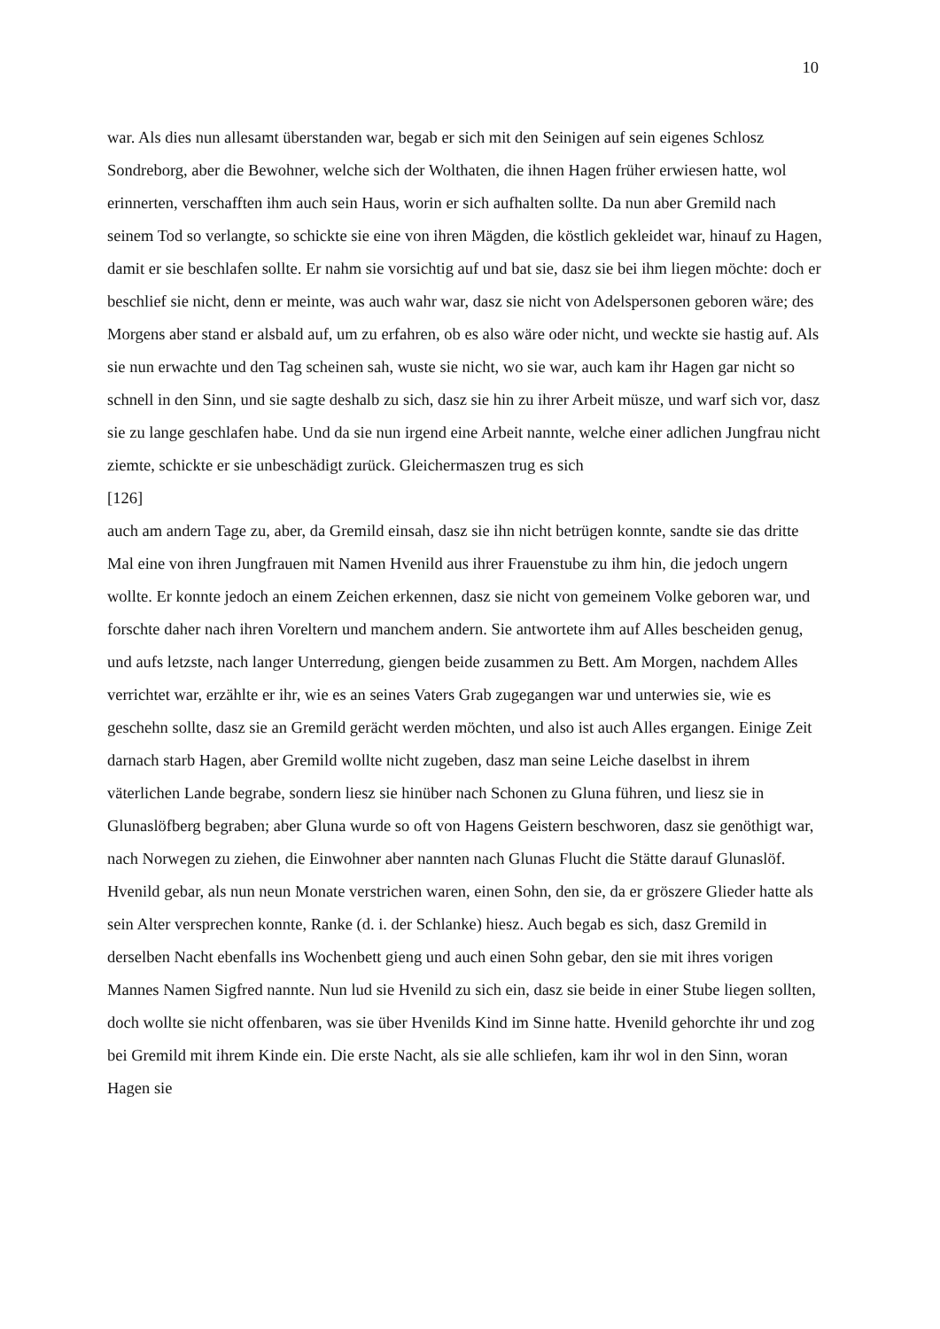10
war. Als dies nun allesamt überstanden war, begab er sich mit den Seinigen auf sein eigenes Schlosz Sondreborg, aber die Bewohner, welche sich der Wolthaten, die ihnen Hagen früher erwiesen hatte, wol erinnerten, verschafften ihm auch sein Haus, worin er sich aufhalten sollte. Da nun aber Gremild nach seinem Tod so verlangte, so schickte sie eine von ihren Mägden, die köstlich gekleidet war, hinauf zu Hagen, damit er sie beschlafen sollte. Er nahm sie vorsichtig auf und bat sie, dasz sie bei ihm liegen möchte: doch er beschlief sie nicht, denn er meinte, was auch wahr war, dasz sie nicht von Adelspersonen geboren wäre; des Morgens aber stand er alsbald auf, um zu erfahren, ob es also wäre oder nicht, und weckte sie hastig auf. Als sie nun erwachte und den Tag scheinen sah, wuste sie nicht, wo sie war, auch kam ihr Hagen gar nicht so schnell in den Sinn, und sie sagte deshalb zu sich, dasz sie hin zu ihrer Arbeit müsze, und warf sich vor, dasz sie zu lange geschlafen habe. Und da sie nun irgend eine Arbeit nannte, welche einer adlichen Jungfrau nicht ziemte, schickte er sie unbeschädigt zurück. Gleichermaszen trug es sich
[126]
auch am andern Tage zu, aber, da Gremild einsah, dasz sie ihn nicht betrügen konnte, sandte sie das dritte Mal eine von ihren Jungfrauen mit Namen Hvenild aus ihrer Frauenstube zu ihm hin, die jedoch ungern wollte. Er konnte jedoch an einem Zeichen erkennen, dasz sie nicht von gemeinem Volke geboren war, und forschte daher nach ihren Voreltern und manchem andern. Sie antwortete ihm auf Alles bescheiden genug, und aufs letzste, nach langer Unterredung, giengen beide zusammen zu Bett. Am Morgen, nachdem Alles verrichtet war, erzählte er ihr, wie es an seines Vaters Grab zugegangen war und unterwies sie, wie es geschehn sollte, dasz sie an Gremild gerächt werden möchten, und also ist auch Alles ergangen. Einige Zeit darnach starb Hagen, aber Gremild wollte nicht zugeben, dasz man seine Leiche daselbst in ihrem väterlichen Lande begrabe, sondern liesz sie hinüber nach Schonen zu Gluna führen, und liesz sie in Glunaslöfberg begraben; aber Gluna wurde so oft von Hagens Geistern beschworen, dasz sie genöthigt war, nach Norwegen zu ziehen, die Einwohner aber nannten nach Glunas Flucht die Stätte darauf Glunaslöf.
Hvenild gebar, als nun neun Monate verstrichen waren, einen Sohn, den sie, da er gröszere Glieder hatte als sein Alter versprechen konnte, Ranke (d. i. der Schlanke) hiesz. Auch begab es sich, dasz Gremild in derselben Nacht ebenfalls ins Wochenbett gieng und auch einen Sohn gebar, den sie mit ihres vorigen Mannes Namen Sigfred nannte. Nun lud sie Hvenild zu sich ein, dasz sie beide in einer Stube liegen sollten, doch wollte sie nicht offenbaren, was sie über Hvenilds Kind im Sinne hatte. Hvenild gehorchte ihr und zog bei Gremild mit ihrem Kinde ein. Die erste Nacht, als sie alle schliefen, kam ihr wol in den Sinn, woran Hagen sie